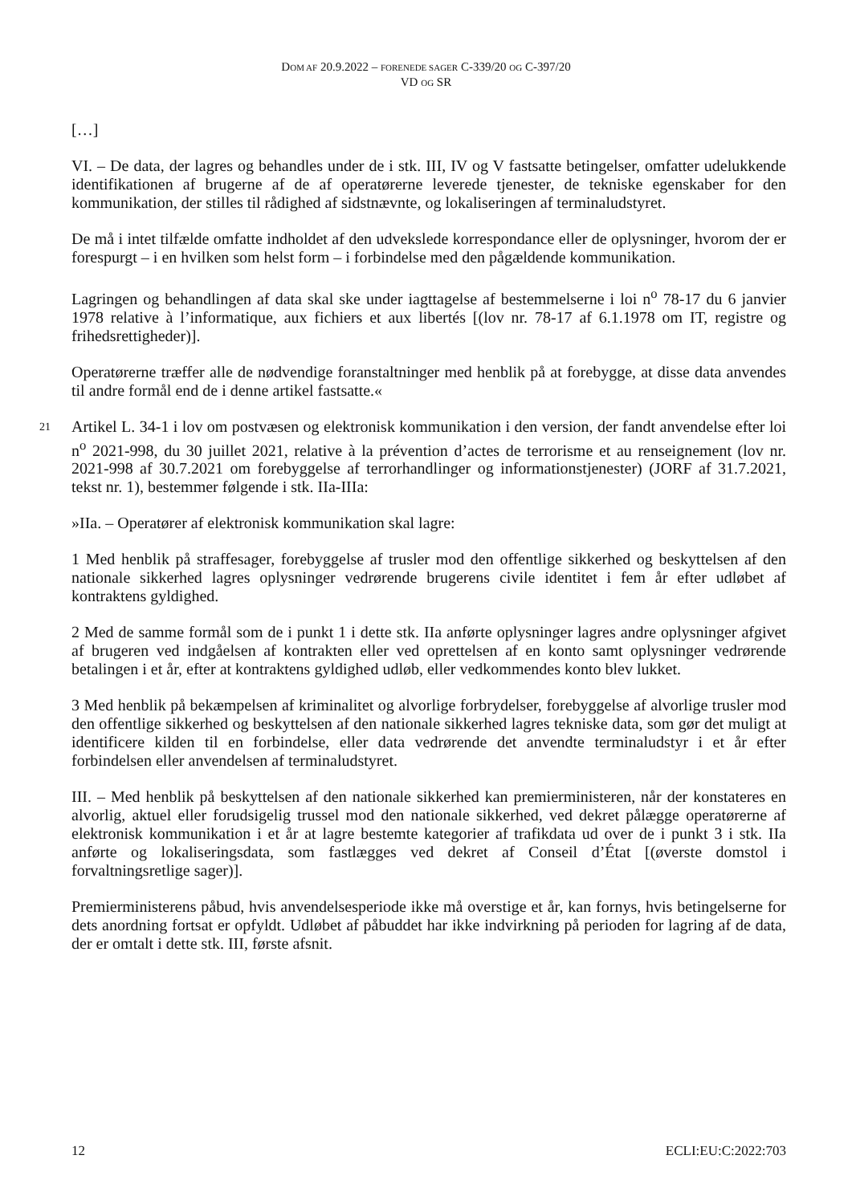DOM AF 20.9.2022 – FORENEDE SAGER C-339/20 OG C-397/20
VD OG SR
[…]
VI. – De data, der lagres og behandles under de i stk. III, IV og V fastsatte betingelser, omfatter udelukkende identifikationen af brugerne af de af operatørerne leverede tjenester, de tekniske egenskaber for den kommunikation, der stilles til rådighed af sidstnævnte, og lokaliseringen af terminaludstyret.
De må i intet tilfælde omfatte indholdet af den udvekslede korrespondance eller de oplysninger, hvorom der er forespurgt – i en hvilken som helst form – i forbindelse med den pågældende kommunikation.
Lagringen og behandlingen af data skal ske under iagttagelse af bestemmelserne i loi n<sup>o</sup> 78-17 du 6 janvier 1978 relative à l’informatique, aux fichiers et aux libertés [(lov nr. 78-17 af 6.1.1978 om IT, registre og frihedsrettigheder)].
Operatørerne træffer alle de nødvendige foranstaltninger med henblik på at forebygge, at disse data anvendes til andre formål end de i denne artikel fastsatte.«
21 Artikel L. 34-1 i lov om postvæsen og elektronisk kommunikation i den version, der fandt anvendelse efter loi n<sup>o</sup> 2021-998, du 30 juillet 2021, relative à la prévention d’actes de terrorisme et au renseignement (lov nr. 2021-998 af 30.7.2021 om forebyggelse af terrorhandlinger og informationstjenester) (JORF af 31.7.2021, tekst nr. 1), bestemmer følgende i stk. IIa-IIIa:
»IIa. – Operatører af elektronisk kommunikation skal lagre:
1 Med henblik på straffesager, forebyggelse af trusler mod den offentlige sikkerhed og beskyttelsen af den nationale sikkerhed lagres oplysninger vedrørende brugerens civile identitet i fem år efter udløbet af kontraktens gyldighed.
2 Med de samme formål som de i punkt 1 i dette stk. IIa anførte oplysninger lagres andre oplysninger afgivet af brugeren ved indgåelsen af kontrakten eller ved oprettelsen af en konto samt oplysninger vedrørende betalingen i et år, efter at kontraktens gyldighed udløb, eller vedkommendes konto blev lukket.
3 Med henblik på bekæmpelsen af kriminalitet og alvorlige forbrydelser, forebyggelse af alvorlige trusler mod den offentlige sikkerhed og beskyttelsen af den nationale sikkerhed lagres tekniske data, som gør det muligt at identificere kilden til en forbindelse, eller data vedrørende det anvendte terminaludstyr i et år efter forbindelsen eller anvendelsen af terminaludstyret.
III. – Med henblik på beskyttelsen af den nationale sikkerhed kan premierministeren, når der konstateres en alvorlig, aktuel eller forudsigelig trussel mod den nationale sikkerhed, ved dekret pålægge operatørerne af elektronisk kommunikation i et år at lagre bestemte kategorier af trafikdata ud over de i punkt 3 i stk. IIa anførte og lokaliseringsdata, som fastlægges ved dekret af Conseil d’État [(øverste domstol i forvaltningsretlige sager)].
Premierministerens påbud, hvis anvendelsesperiode ikke må overstige et år, kan fornys, hvis betingelserne for dets anordning fortsat er opfyldt. Udløbet af påbuddet har ikke indvirkning på perioden for lagring af de data, der er omtalt i dette stk. III, første afsnit.
12 ECLI:EU:C:2022:703